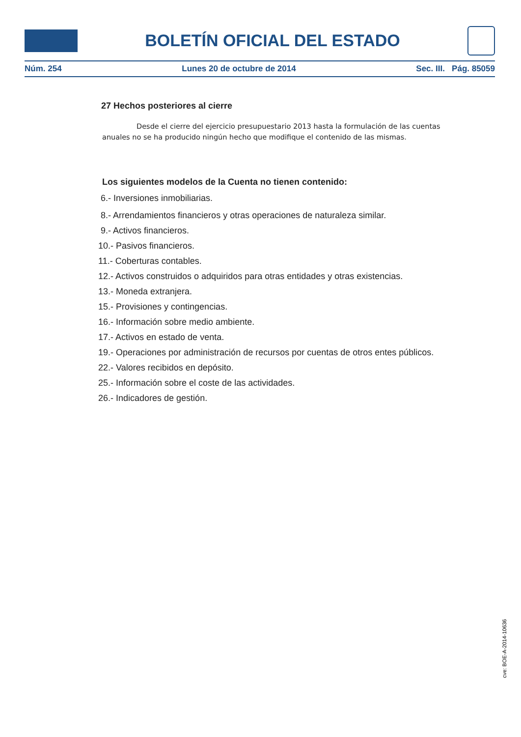BOLETÍN OFICIAL DEL ESTADO
Núm. 254 Lunes 20 de octubre de 2014 Sec. III. Pág. 85059
27 Hechos posteriores al cierre
Desde el cierre del ejercicio presupuestario 2013 hasta la formulación de las cuentas anuales no se ha producido ningún hecho que modifique el contenido de las mismas.
Los siguientes modelos de la Cuenta no tienen contenido:
6.- Inversiones inmobiliarias.
8.- Arrendamientos financieros y otras operaciones de naturaleza similar.
9.- Activos financieros.
10.- Pasivos financieros.
11.- Coberturas contables.
12.- Activos construidos o adquiridos para otras entidades y otras existencias.
13.- Moneda extranjera.
15.- Provisiones y contingencias.
16.- Información sobre medio ambiente.
17.- Activos en estado de venta.
19.- Operaciones por administración de recursos por cuentas de otros entes públicos.
22.- Valores recibidos en depósito.
25.- Información sobre el coste de las actividades.
26.- Indicadores de gestión.
cve: BOE-A-2014-10636